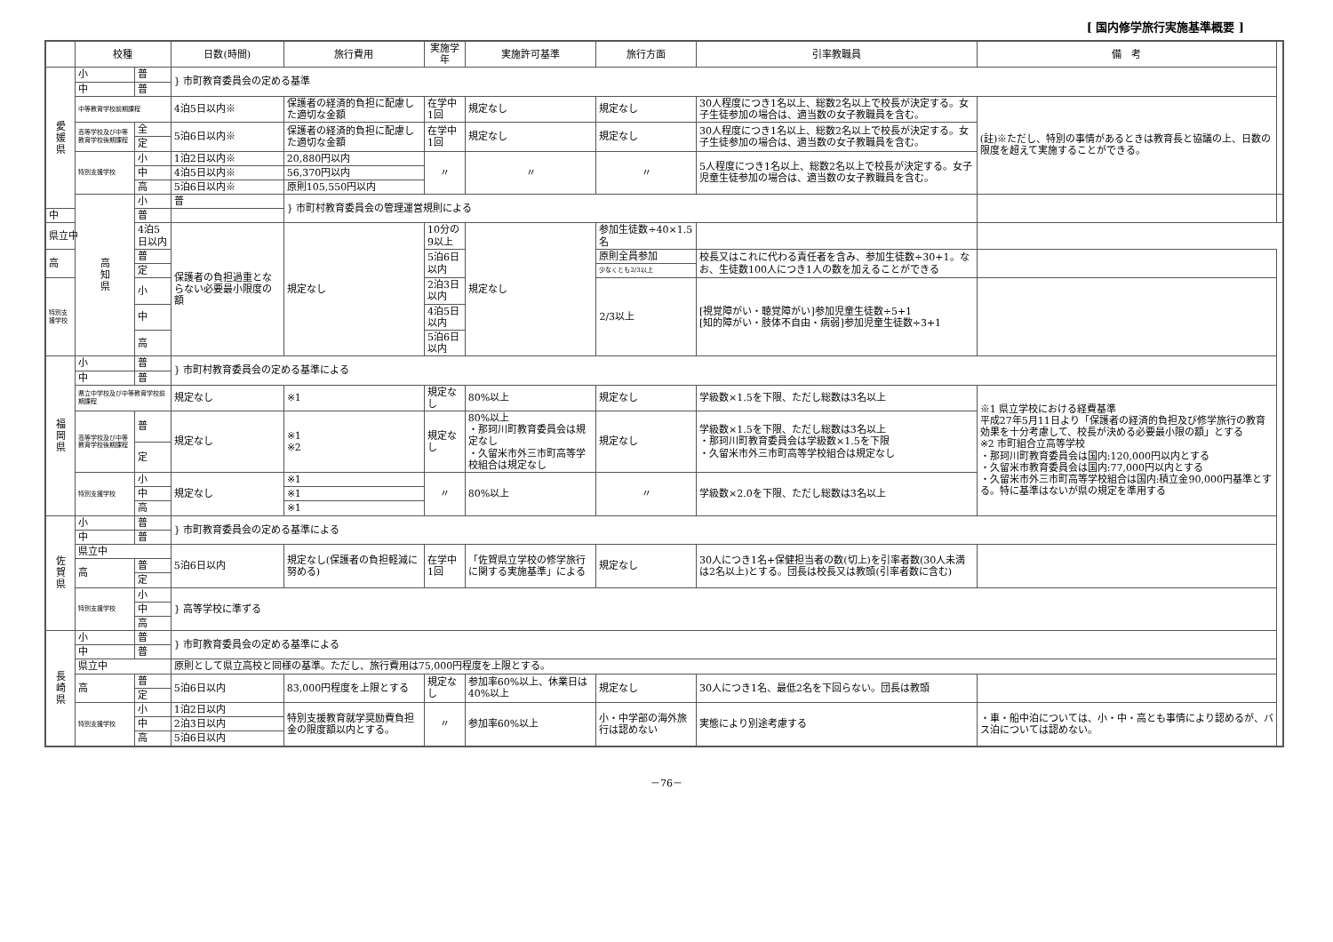[ 国内修学旅行実施基準概要 ]
| | 校種 | | 日数(時間) | 旅行費用 | 実施学年 | 実施許可基準 | 旅行方面 | 引率教職員 | 備 考 | |
| --- | --- | --- | --- | --- | --- | --- | --- | --- | --- | --- |
| 愛 媛 県 | 小 | 普 | } 市町教育委員会の定める基準 | | | | | | | |
| | 中 | 普 | | | | | | | | |
| | 中等教育学校前期課程 | | 4泊5日以内※ | 保護者の経済的負担に配慮した適切な金額 | 在学中1回 | 規定なし | 規定なし | 30人程度につき1名以上、総数2名以上で校長が決定する。女子生徒参加の場合は、適当数の女子教職員を含む。 | (註)※ただし、特別の事情があるときは教育長と協議の上、日数の限度を超えて実施することができる。 | |
| | 高等学校及び中等教育学校後期課程 | 全 | 5泊6日以内※ | 保護者の経済的負担に配慮した適切な金額 | 在学中1回 | 規定なし | 規定なし | 30人程度につき1名以上、総数2名以上で校長が決定する。女子生徒参加の場合は、適当数の女子教職員を含む。 | | |
| | | 定 | | | | | | | | |
| | 特別支援学校 | 小 | 1泊2日以内※ | 20,880円以内 | 〃 | 〃 | 〃 | 5人程度につき1名以上、総数2名以上で校長が決定する。女子児童生徒参加の場合は、適当数の女子教職員を含む。 | | |
| | | 中 | 4泊5日以内※ | 56,370円以内 | | | | | | |
| | | 高 | 5泊6日以内※ | 原則105,550円以内 | | | | | | |
| | 高 知 県 | 小 | 普 | } 市町村教育委員会の管理運営規則による | | | | | | |
| 中 | | 普 | | | | | | | | |
| 県立中 | | 4泊5日以内 | 保護者の負担過重とならない必要最小限度の額 | 規定なし | 10分の9以上 | 規定なし | 参加生徒数÷40×1.5名 | | | |
| 高 | | 普 | | | 5泊6日以内 | | 原則全員参加 | 校長又はこれに代わる責任者を含み、参加生徒数÷30+1。なお、生徒数100人につき1人の数を加えることができる | | |
| | | 定 | | | | | 少なくとも2/3以上 | | | |
| 特別支援学校 | | 小 | | | 2泊3日以内 | | 2/3以上 | [視覚障がい・聴覚障がい]参加児童生徒数÷5+1 [知的障がい・肢体不自由・病弱]参加児童生徒数÷3+1 | | |
| | | 中 | | | 4泊5日以内 | | | | | |
| | | 高 | | | 5泊6日以内 | | | | | |
| 福 岡 県 | 小 | 普 | } 市町村教育委員会の定める基準による | | | | | | | |
| | 中 | 普 | | | | | | | | |
| | 県立中学校及び中等教育学校前期課程 | | 規定なし | ※1 | 規定なし | 80%以上 | 規定なし | 学級数×1.5を下限、ただし総数は3名以上 | ※1 県立学校における経費基準 平成27年5月11日より「保護者の経済的負担及び修学旅行の教育効果を十分考慮して、校長が決める必要最小限の額」とする ※2 市町組合立高等学校 ・那珂川町教育委員会は国内:120,000円以内とする ・久留米市教育委員会は国内:77,000円以内とする ・久留米市外三市町高等学校組合は国内:積立金90,000円基準とする。特に基準はないが県の規定を準用する | |
| | 高等学校及び中等教育学校後期課程 | 普 | 規定なし | ※1 ※2 | 規定なし | 80%以上 ・那珂川町教育委員会は規定なし ・久留米市外三市町高等学校組合は規定なし | 規定なし | 学級数×1.5を下限、ただし総数は3名以上 ・那珂川町教育委員会は学級数×1.5を下限 ・久留米市外三市町高等学校組合は規定なし | | |
| | | 定 | | | | | | | | |
| | 特別支援学校 | 小 | 規定なし | ※1 | 〃 | 80%以上 | 〃 | 学級数×2.0を下限、ただし総数は3名以上 | | |
| | | 中 | | ※1 | | | | | | |
| | | 高 | | ※1 | | | | | | |
| 佐 賀 県 | 小 | 普 | } 市町教育委員会の定める基準による | | | | | | | |
| | 中 | 普 | | | | | | | | |
| | 県立中 | | 5泊6日以内 | 規定なし(保護者の負担軽減に努める) | 在学中1回 | 「佐賀県立学校の修学旅行に関する実施基準」による | 規定なし | 30人につき1名+保健担当者の数(切上)を引率者数(30人未満は2名以上)とする。団長は校長又は教頭(引率者数に含む) | | |
| | 高 | 普 | | | | | | | | |
| | | 定 | | | | | | | | |
| | 特別支援学校 | 小 | } 高等学校に準ずる | | | | | | | |
| | | 中 | | | | | | | | |
| | | 高 | | | | | | | | |
| 長 崎 県 | 小 | 普 | } 市町教育委員会の定める基準による | | | | | | | |
| | 中 | 普 | | | | | | | | |
| | 県立中 | | 原則として県立高校と同様の基準。ただし、旅行費用は75,000円程度を上限とする。 | | | | | | | |
| | 高 | 普 | 5泊6日以内 | 83,000円程度を上限とする | 規定なし | 参加率60%以上、休業日は40%以上 | 規定なし | 30人につき1名、最低2名を下回らない。団長は教頭 | | |
| | | 定 | | | | | | | | |
| | 特別支援学校 | 小 | 1泊2日以内 | 特別支援教育就学奨励費負担金の限度額以内とする。 | 〃 | 参加率60%以上 | 小・中学部の海外旅行は認めない | 実態により別途考慮する | ・車・船中泊については、小・中・高とも事情により認めるが、バス泊については認めない。 | |
| | | 中 | 2泊3日以内 | | | | | | | |
| | | 高 | 5泊6日以内 | | | | | | | |
－76－